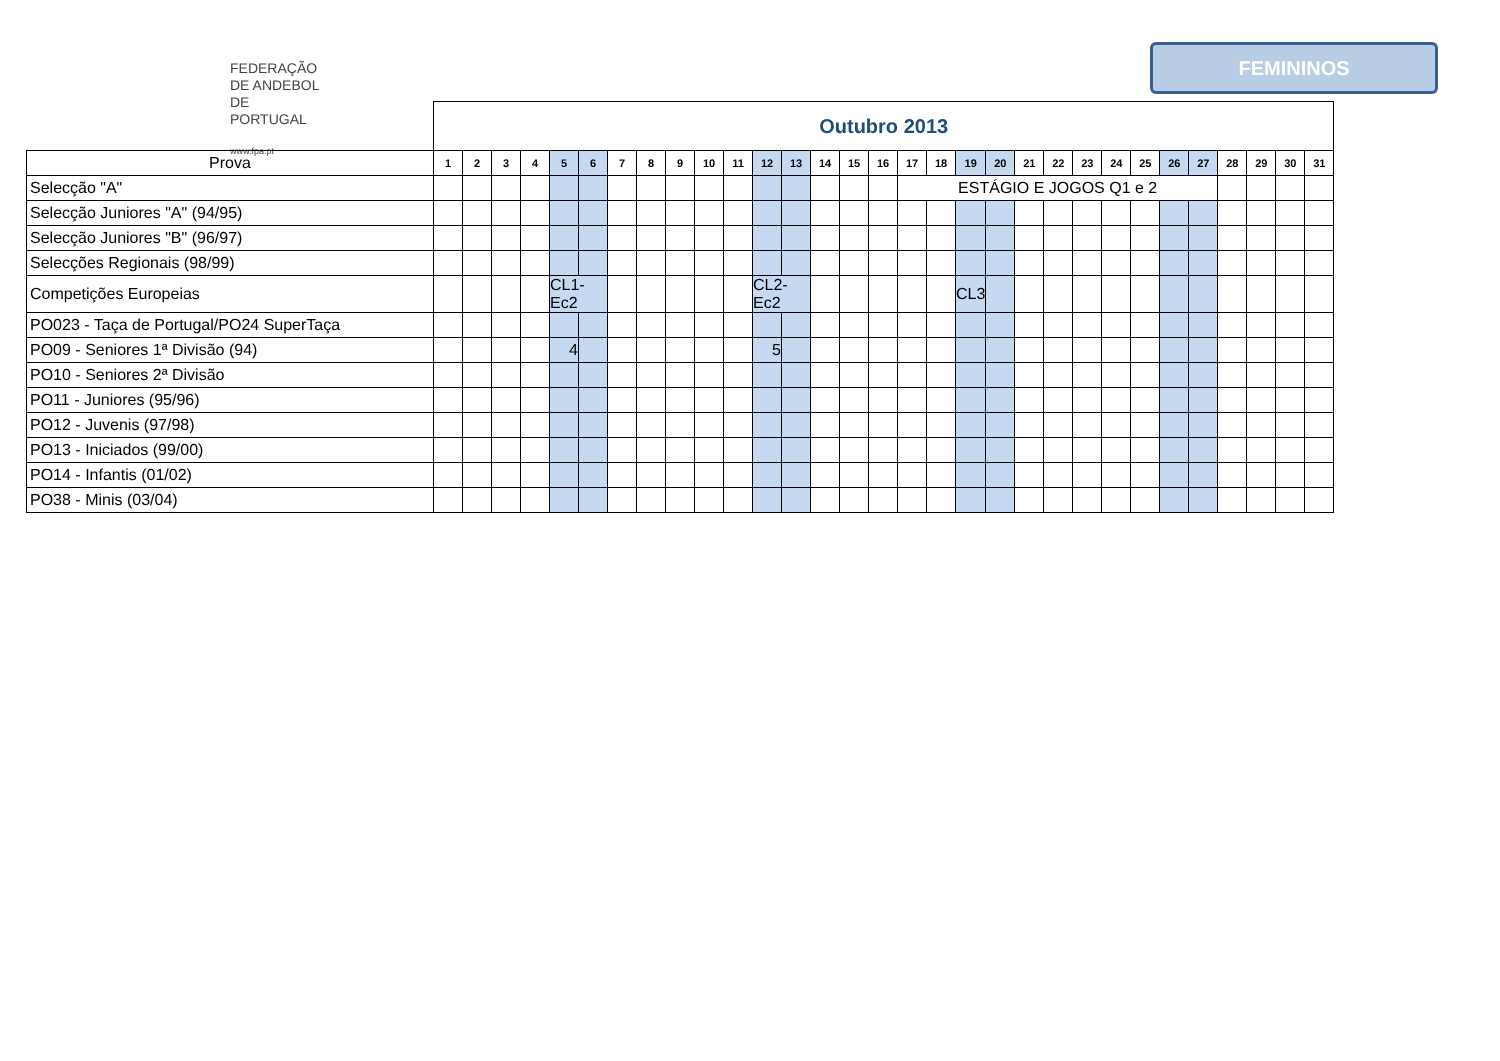FEDERAÇÃO
DE ANDEBOL
DE PORTUGAL
www.fpa.pt
FEMININOS
| | Outubro 2013 | | | | | | | | | | | | | | | | | | | | | | | | | | | | | | |
| Prova | 1 | 2 | 3 | 4 | 5 | 6 | 7 | 8 | 9 | 10 | 11 | 12 | 13 | 14 | 15 | 16 | 17 | 18 | 19 | 20 | 21 | 22 | 23 | 24 | 25 | 26 | 27 | 28 | 29 | 30 | 31 |
| Selecção "A" | | | | | | | | | | | | | | | | | ESTÁGIO E JOGOS Q1 e 2 | | | | | | | | | | | | | | |
| Selecção Juniores "A" (94/95) | | | | | | | | | | | | | | | | | | | | | | | | | | | | | | | |
| Selecção Juniores "B" (96/97) | | | | | | | | | | | | | | | | | | | | | | | | | | | | | | | |
| Selecções Regionais (98/99) | | | | | | | | | | | | | | | | | | | | | | | | | | | | | | | |
| Competições Europeias | | | | | CL1-Ec2 | | | | | | | CL2-Ec2 | | | | | | | CL3 | | | | | | | | | | | | |
| PO023 - Taça de Portugal/PO24 SuperTaça | | | | | | | | | | | | | | | | | | | | | | | | | | | | | | | |
| PO09 - Seniores 1ª Divisão (94) | | | | | 4 | | | | | | | 5 | | | | | | | | | | | | | | | | | | | |
| PO10 - Seniores 2ª Divisão | | | | | | | | | | | | | | | | | | | | | | | | | | | | | | | |
| PO11 - Juniores (95/96) | | | | | | | | | | | | | | | | | | | | | | | | | | | | | | | |
| PO12 - Juvenis (97/98) | | | | | | | | | | | | | | | | | | | | | | | | | | | | | | | |
| PO13 - Iniciados (99/00) | | | | | | | | | | | | | | | | | | | | | | | | | | | | | | | |
| PO14 - Infantis (01/02) | | | | | | | | | | | | | | | | | | | | | | | | | | | | | | | |
| PO38 - Minis (03/04) | | | | | | | | | | | | | | | | | | | | | | | | | | | | | | | |